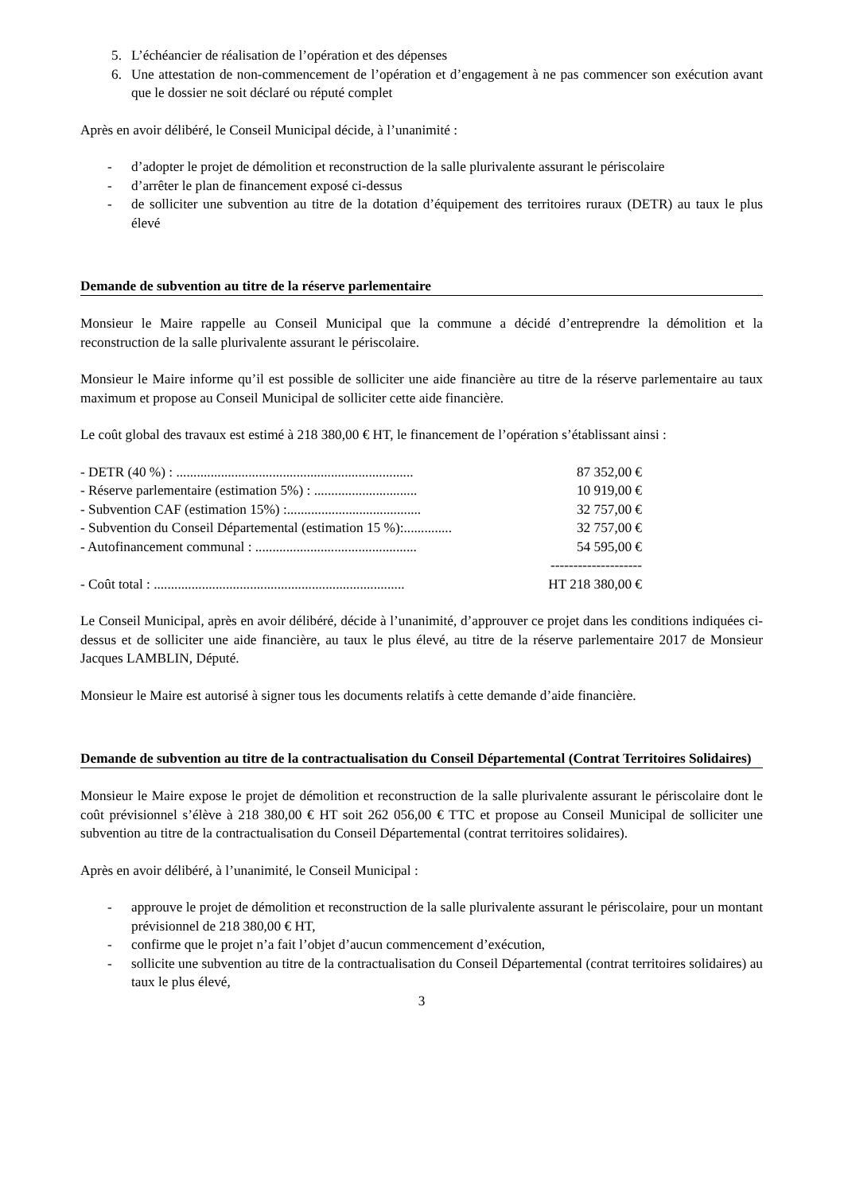5. L’échéancier de réalisation de l’opération et des dépenses
6. Une attestation de non-commencement de l’opération et d’engagement à ne pas commencer son exécution avant que le dossier ne soit déclaré ou réputé complet
Après en avoir délibéré, le Conseil Municipal décide, à l’unanimité :
- d’adopter le projet de démolition et reconstruction de la salle plurivalente assurant le périscolaire
- d’arrêter le plan de financement exposé ci-dessus
- de solliciter une subvention au titre de la dotation d’équipement des territoires ruraux (DETR) au taux le plus élevé
Demande de subvention au titre de la réserve parlementaire
Monsieur le Maire rappelle au Conseil Municipal que la commune a décidé d’entreprendre la démolition et la reconstruction de la salle plurivalente assurant le périscolaire.
Monsieur le Maire informe qu’il est possible de solliciter une aide financière au titre de la réserve parlementaire au taux maximum et propose au Conseil Municipal de solliciter cette aide financière.
Le coût global des travaux est estimé à 218 380,00 € HT, le financement de l’opération s’établissant ainsi :
- DETR (40 %) : ..................................................................... 87 352,00 €
- Réserve parlementaire (estimation 5%) : .............................. 10 919,00 €
- Subvention CAF (estimation 15%) :....................................... 32 757,00 €
- Subvention du Conseil Départemental (estimation 15 %):.............. 32 757,00 €
- Autofinancement communal : ............................................... 54 595,00 €
--------------------
- Coût total : ......................................................................... HT 218 380,00 €
Le Conseil Municipal, après en avoir délibéré, décide à l’unanimité, d’approuver ce projet dans les conditions indiquées ci-dessus et de solliciter une aide financière, au taux le plus élevé, au titre de la réserve parlementaire 2017 de Monsieur Jacques LAMBLIN, Député.
Monsieur le Maire est autorisé à signer tous les documents relatifs à cette demande d’aide financière.
Demande de subvention au titre de la contractualisation du Conseil Départemental (Contrat Territoires Solidaires)
Monsieur le Maire expose le projet de démolition et reconstruction de la salle plurivalente assurant le périscolaire dont le coût prévisionnel s’élève à 218 380,00 € HT soit 262 056,00 € TTC et propose au Conseil Municipal de solliciter une subvention au titre de la contractualisation du Conseil Départemental (contrat territoires solidaires).
Après en avoir délibéré, à l’unanimité, le Conseil Municipal :
- approuve le projet de démolition et reconstruction de la salle plurivalente assurant le périscolaire, pour un montant prévisionnel de 218 380,00 € HT,
- confirme que le projet n’a fait l’objet d’aucun commencement d’exécution,
- sollicite une subvention au titre de la contractualisation du Conseil Départemental (contrat territoires solidaires) au taux le plus élevé,
3